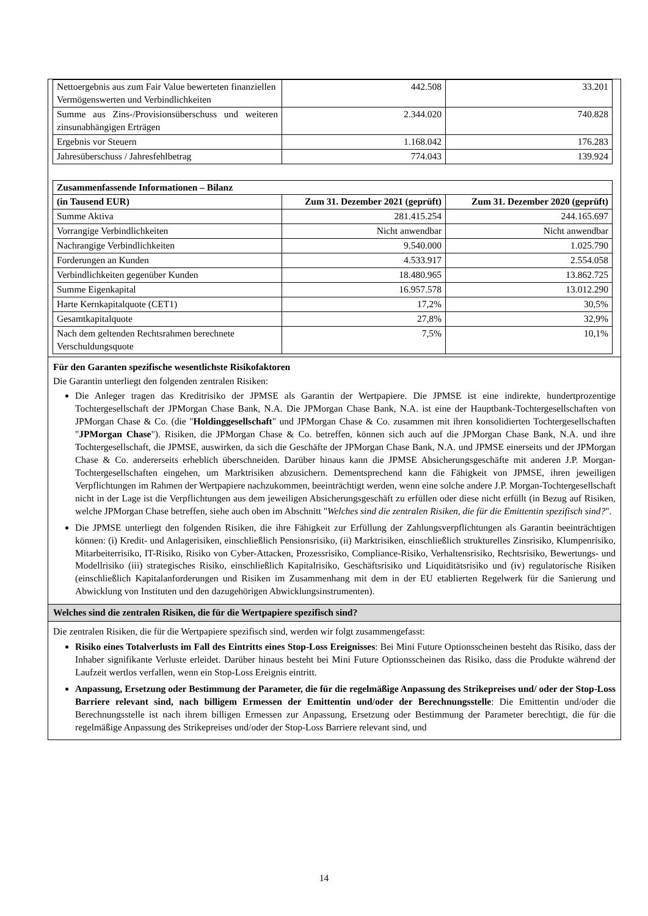| Nettoergebnis aus zum Fair Value bewerteten finanziellen Vermögenswerten und Verbindlichkeiten | 442.508 | 33.201 |
| Summe aus Zins-/Provisionsüberschuss und weiteren zinsunabhängigen Erträgen | 2.344.020 | 740.828 |
| Ergebnis vor Steuern | 1.168.042 | 176.283 |
| Jahresüberschuss / Jahresfehlbetrag | 774.043 | 139.924 |
| Zusammenfassende Informationen – Bilanz | | |
| --- | --- | --- |
| (in Tausend EUR) | Zum 31. Dezember 2021 (geprüft) | Zum 31. Dezember 2020 (geprüft) |
| Summe Aktiva | 281.415.254 | 244.165.697 |
| Vorrangige Verbindlichkeiten | Nicht anwendbar | Nicht anwendbar |
| Nachrangige Verbindlichkeiten | 9.540.000 | 1.025.790 |
| Forderungen an Kunden | 4.533.917 | 2.554.058 |
| Verbindlichkeiten gegenüber Kunden | 18.480.965 | 13.862.725 |
| Summe Eigenkapital | 16.957.578 | 13.012.290 |
| Harte Kernkapitalquote (CET1) | 17,2% | 30,5% |
| Gesamtkapitalquote | 27,8% | 32,9% |
| Nach dem geltenden Rechtsrahmen berechnete Verschuldungsquote | 7,5% | 10,1% |
Für den Garanten spezifische wesentlichste Risikofaktoren
Die Garantin unterliegt den folgenden zentralen Risiken:
Die Anleger tragen das Kreditrisiko der JPMSE als Garantin der Wertpapiere. Die JPMSE ist eine indirekte, hundertprozentige Tochtergesellschaft der JPMorgan Chase Bank, N.A. Die JPMorgan Chase Bank, N.A. ist eine der Hauptbank-Tochtergesellschaften von JPMorgan Chase & Co. (die "Holdinggesellschaft" und JPMorgan Chase & Co. zusammen mit ihren konsolidierten Tochtergesellschaften "JPMorgan Chase"). Risiken, die JPMorgan Chase & Co. betreffen, können sich auch auf die JPMorgan Chase Bank, N.A. und ihre Tochtergesellschaft, die JPMSE, auswirken, da sich die Geschäfte der JPMorgan Chase Bank, N.A. und JPMSE einerseits und der JPMorgan Chase & Co. andererseits erheblich überschneiden. Darüber hinaus kann die JPMSE Absicherungsgeschäfte mit anderen J.P. Morgan-Tochtergesellschaften eingehen, um Marktrisiken abzusichern. Dementsprechend kann die Fähigkeit von JPMSE, ihren jeweiligen Verpflichtungen im Rahmen der Wertpapiere nachzukommen, beeinträchtigt werden, wenn eine solche andere J.P. Morgan-Tochtergesellschaft nicht in der Lage ist die Verpflichtungen aus dem jeweiligen Absicherungsgeschäft zu erfüllen oder diese nicht erfüllt (in Bezug auf Risiken, welche JPMorgan Chase betreffen, siehe auch oben im Abschnitt "Welches sind die zentralen Risiken, die für die Emittentin spezifisch sind?".
Die JPMSE unterliegt den folgenden Risiken, die ihre Fähigkeit zur Erfüllung der Zahlungsverpflichtungen als Garantin beeinträchtigen können: (i) Kredit- und Anlagerisiken, einschließlich Pensionsrisiko, (ii) Marktrisiken, einschließlich strukturelles Zinsrisiko, Klumpenrisiko, Mitarbeiterrisiko, IT-Risiko, Risiko von Cyber-Attacken, Prozessrisiko, Compliance-Risiko, Verhaltensrisiko, Rechtsrisiko, Bewertungs- und Modellrisiko (iii) strategisches Risiko, einschließlich Kapitalrisiko, Geschäftsrisiko und Liquiditätsrisiko und (iv) regulatorische Risiken (einschließlich Kapitalanforderungen und Risiken im Zusammenhang mit dem in der EU etablierten Regelwerk für die Sanierung und Abwicklung von Instituten und den dazugehörigen Abwicklungsinstrumenten).
Welches sind die zentralen Risiken, die für die Wertpapiere spezifisch sind?
Die zentralen Risiken, die für die Wertpapiere spezifisch sind, werden wir folgt zusammengefasst:
Risiko eines Totalverlusts im Fall des Eintritts eines Stop-Loss Ereignisses: Bei Mini Future Optionsscheinen besteht das Risiko, dass der Inhaber signifikante Verluste erleidet. Darüber hinaus besteht bei Mini Future Optionsscheinen das Risiko, dass die Produkte während der Laufzeit wertlos verfallen, wenn ein Stop-Loss Ereignis eintritt.
Anpassung, Ersetzung oder Bestimmung der Parameter, die für die regelmäßige Anpassung des Strikepreises und/ oder der Stop-Loss Barriere relevant sind, nach billigem Ermessen der Emittentin und/oder der Berechnungsstelle: Die Emittentin und/oder die Berechnungsstelle ist nach ihrem billigen Ermessen zur Anpassung, Ersetzung oder Bestimmung der Parameter berechtigt, die für die regelmäßige Anpassung des Strikepreises und/oder der Stop-Loss Barriere relevant sind, und
14